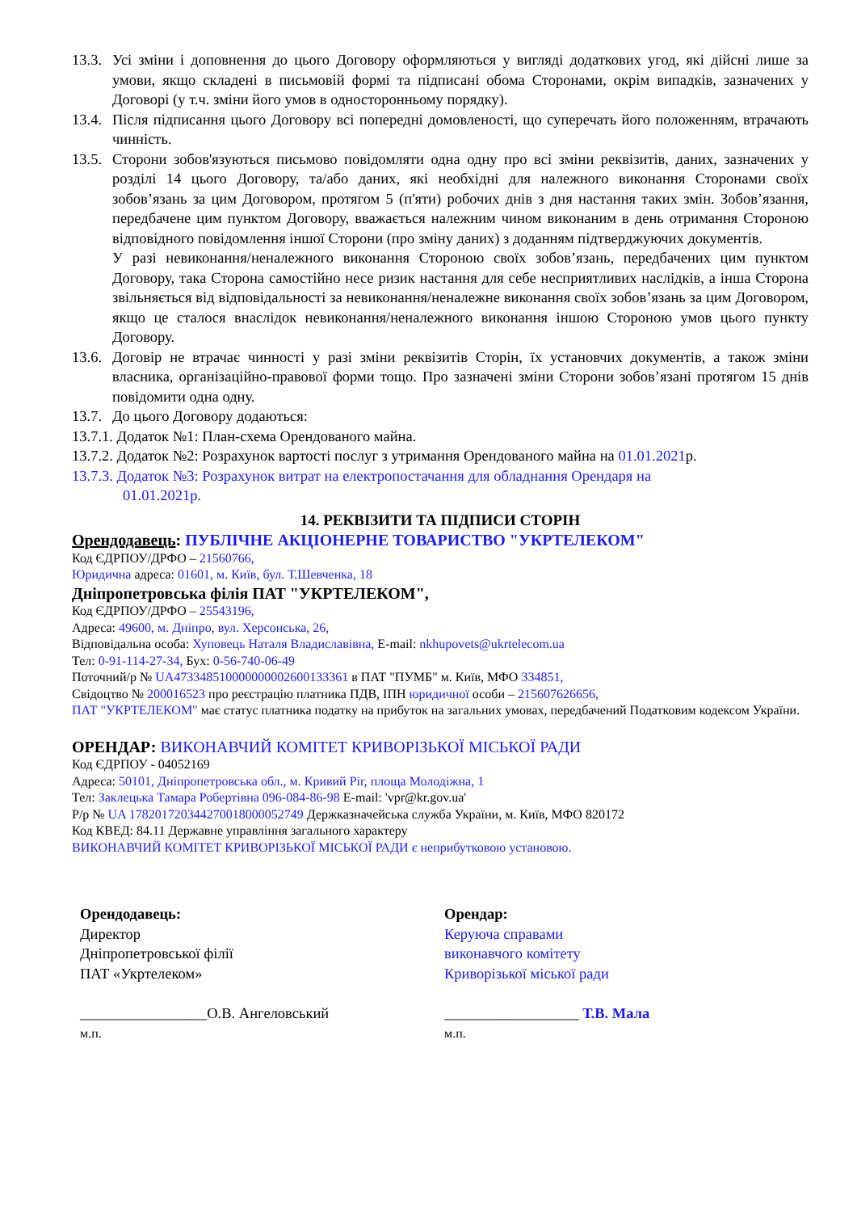13.3. Усі зміни і доповнення до цього Договору оформляються у вигляді додаткових угод, які дійсні лише за умови, якщо складені в письмовій формі та підписані обома Сторонами, окрім випадків, зазначених у Договорі (у т.ч. зміни його умов в односторонньому порядку).
13.4. Після підписання цього Договору всі попередні домовленості, що суперечать його положенням, втрачають чинність.
13.5. Сторони зобов'язуються письмово повідомляти одна одну про всі зміни реквізитів, даних, зазначених у розділі 14 цього Договору, та/або даних, які необхідні для належного виконання Сторонами своїх зобов’язань за цим Договором, протягом 5 (п'яти) робочих днів з дня настання таких змін. Зобов’язання, передбачене цим пунктом Договору, вважається належним чином виконаним в день отримання Стороною відповідного повідомлення іншої Сторони (про зміну даних) з доданням підтверджуючих документів.
У разі невиконання/неналежного виконання Стороною своїх зобов’язань, передбачених цим пунктом Договору, така Сторона самостійно несе ризик настання для себе несприятливих наслідків, а інша Сторона звільняється від відповідальності за невиконання/неналежне виконання своїх зобов’язань за цим Договором, якщо це сталося внаслідок невиконання/неналежного виконання іншою Стороною умов цього пункту Договору.
13.6. Договір не втрачає чинності у разі зміни реквізитів Сторін, їх установчих документів, а також зміни власника, організаційно-правової форми тощо. Про зазначені зміни Сторони зобов’язані протягом 15 днів повідомити одна одну.
13.7. До цього Договору додаються:
13.7.1. Додаток №1: План-схема Орендованого майна.
13.7.2. Додаток №2: Розрахунок вартості послуг з утримання Орендованого майна на 01.01.2021р.
13.7.3. Додаток №3: Розрахунок витрат на електропостачання для обладнання Орендаря на
01.01.2021р.
14. РЕКВІЗИТИ ТА ПІДПИСИ СТОРІН
Орендодавець: ПУБЛІЧНЕ АКЦІОНЕРНЕ ТОВАРИСТВО "УКРТЕЛЕКОМ"
Код ЄДРПОУ/ДРФО – 21560766,
Юридична адреса: 01601, м. Київ, бул. Т.Шевченка, 18
Дніпропетровська філія ПАТ "УКРТЕЛЕКОМ",
Код ЄДРПОУ/ДРФО – 25543196,
Адреса: 49600, м. Дніпро, вул. Херсонська, 26,
Відповідальна особа: Хуповець Наталя Владиславівна, E-mail: nkhupovets@ukrtelecom.ua
Тел: 0-91-114-27-34, Бух: 0-56-740-06-49
Поточний/р № UA473348510000000002600133361 в ПАТ "ПУМБ" м. Київ, МФО 334851,
Свідоцтво № 200016523 про реєстрацію платника ПДВ, ІПН юридичної особи – 215607626656,
ПАТ "УКРТЕЛЕКОМ" має статус платника податку на прибуток на загальних умовах, передбачений Податковим кодексом України.
ОРЕНДАР: ВИКОНАВЧИЙ КОМІТЕТ КРИВОРІЗЬКОЇ МІСЬКОЇ РАДИ
Код ЄДРПОУ - 04052169
Адреса: 50101, Дніпропетровська обл., м. Кривий Ріг, площа Молодіжна, 1
Тел: Заклецька Тамара Робертівна 096-084-86-98 E-mail: 'vpr@kr.gov.ua'
Р/р № UA 178201720344270018000052749 Держказначейська служба України, м. Київ, МФО 820172
Код КВЕД: 84.11 Державне управління загального характеру
ВИКОНАВЧИЙ КОМІТЕТ КРИВОРІЗЬКОЇ МІСЬКОЇ РАДИ є неприбутковою установою.
Орендодавець:
Директор
Дніпропетровської філії
ПАТ «Укртелеком»
_________________О.В. Ангеловський
м.п.
Орендар:
Керуюча справами
виконавчого комітету
Криворізької міської ради
__________________ Т.В. Мала
м.п.